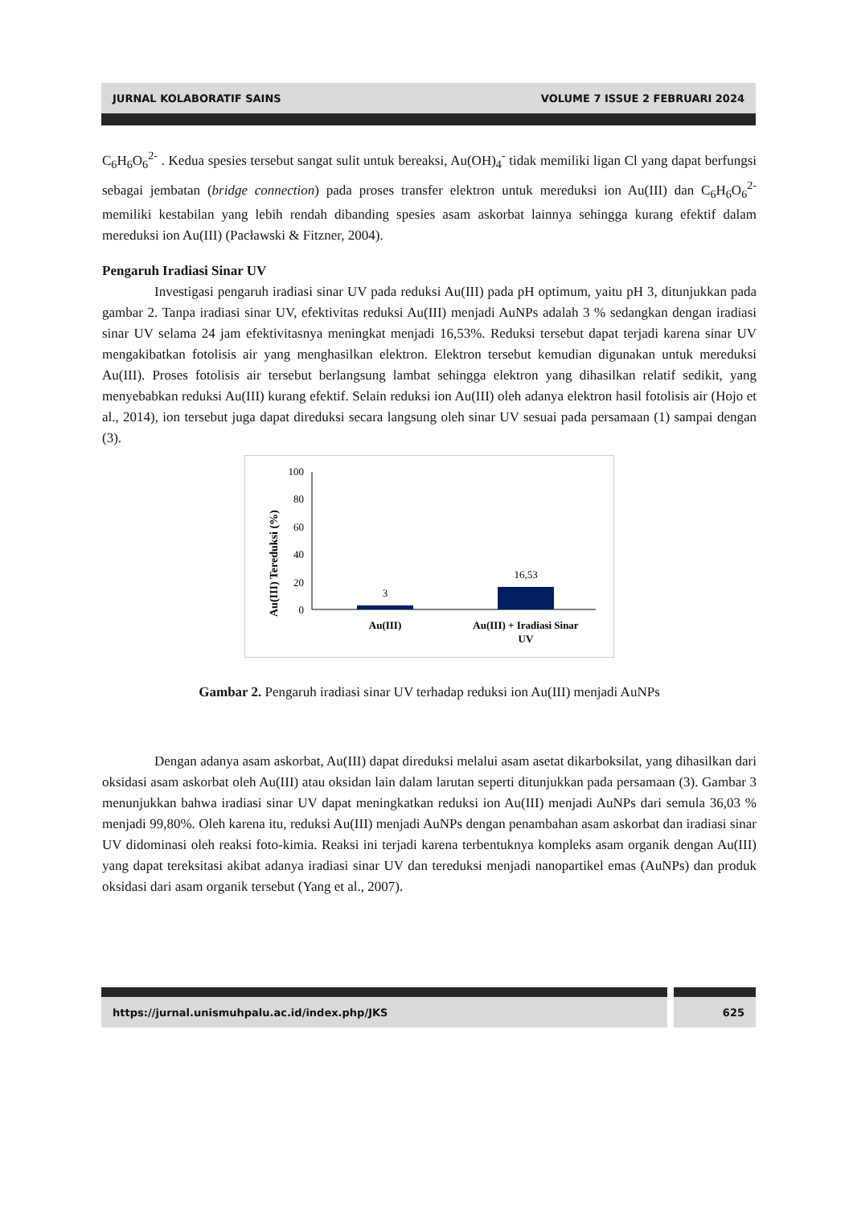JURNAL KOLABORATIF SAINS VOLUME 7 ISSUE 2 FEBRUARI 2024
C<sub>6</sub>H<sub>6</sub>O<sub>6</sub><sup>2-</sup> . Kedua spesies tersebut sangat sulit untuk bereaksi, Au(OH)<sub>4</sub><sup>-</sup> tidak memiliki ligan Cl yang dapat berfungsi sebagai jembatan (bridge connection) pada proses transfer elektron untuk mereduksi ion Au(III) dan C<sub>6</sub>H<sub>6</sub>O<sub>6</sub><sup>2-</sup> memiliki kestabilan yang lebih rendah dibanding spesies asam askorbat lainnya sehingga kurang efektif dalam mereduksi ion Au(III) (Pacławski & Fitzner, 2004).
Pengaruh Iradiasi Sinar UV
Investigasi pengaruh iradiasi sinar UV pada reduksi Au(III) pada pH optimum, yaitu pH 3, ditunjukkan pada gambar 2. Tanpa iradiasi sinar UV, efektivitas reduksi Au(III) menjadi AuNPs adalah 3 % sedangkan dengan iradiasi sinar UV selama 24 jam efektivitasnya meningkat menjadi 16,53%. Reduksi tersebut dapat terjadi karena sinar UV mengakibatkan fotolisis air yang menghasilkan elektron. Elektron tersebut kemudian digunakan untuk mereduksi Au(III). Proses fotolisis air tersebut berlangsung lambat sehingga elektron yang dihasilkan relatif sedikit, yang menyebabkan reduksi Au(III) kurang efektif. Selain reduksi ion Au(III) oleh adanya elektron hasil fotolisis air (Hojo et al., 2014), ion tersebut juga dapat direduksi secara langsung oleh sinar UV sesuai pada persamaan (1) sampai dengan (3).
Au(III) Tereduksi (%)
100
80
60
40
20
0
3
16,53
Au(III)
Au(III) + Iradiasi Sinar
UV
Gambar 2. Pengaruh iradiasi sinar UV terhadap reduksi ion Au(III) menjadi AuNPs
Dengan adanya asam askorbat, Au(III) dapat direduksi melalui asam asetat dikarboksilat, yang dihasilkan dari oksidasi asam askorbat oleh Au(III) atau oksidan lain dalam larutan seperti ditunjukkan pada persamaan (3). Gambar 3 menunjukkan bahwa iradiasi sinar UV dapat meningkatkan reduksi ion Au(III) menjadi AuNPs dari semula 36,03 % menjadi 99,80%. Oleh karena itu, reduksi Au(III) menjadi AuNPs dengan penambahan asam askorbat dan iradiasi sinar UV didominasi oleh reaksi foto-kimia. Reaksi ini terjadi karena terbentuknya kompleks asam organik dengan Au(III) yang dapat tereksitasi akibat adanya iradiasi sinar UV dan tereduksi menjadi nanopartikel emas (AuNPs) dan produk oksidasi dari asam organik tersebut (Yang et al., 2007).
https://jurnal.unismuhpalu.ac.id/index.php/JKS
625